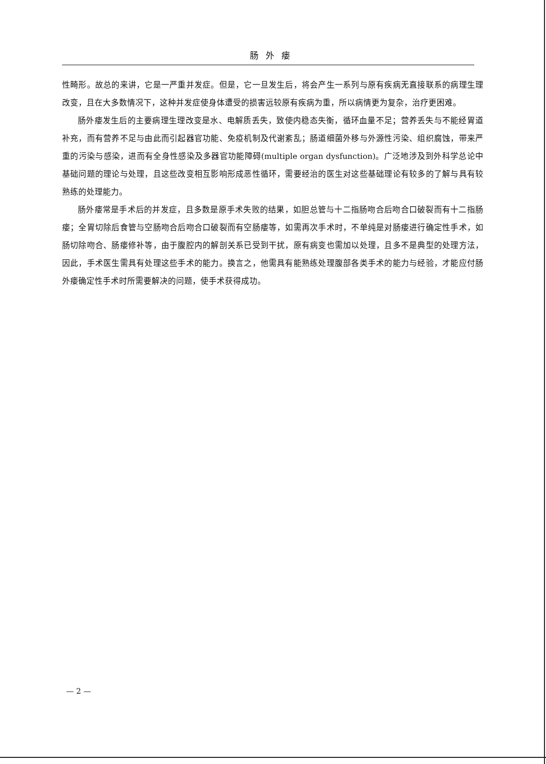肠外瘘
性畸形。故总的来讲，它是一严重并发症。但是，它一旦发生后，将会产生一系列与原有疾病无直接联系的病理生理改变，且在大多数情况下，这种并发症使身体遭受的损害远较原有疾病为重，所以病情更为复杂，治疗更困难。
肠外瘘发生后的主要病理生理改变是水、电解质丢失，致使内稳态失衡，循环血量不足；营养丢失与不能经胃道补充，而有营养不足与由此而引起器官功能、免疫机制及代谢紊乱；肠道细菌外移与外源性污染、组织腐蚀，带来严重的污染与感染，进而有全身性感染及多器官功能障碍(multiple organ dysfunction)。广泛地涉及到外科学总论中基础问题的理论与处理，且这些改变相互影响形成恶性循环，需要经治的医生对这些基础理论有较多的了解与具有较熟练的处理能力。
肠外瘘常是手术后的并发症，且多数是原手术失败的结果，如胆总管与十二指肠吻合后吻合口破裂而有十二指肠瘘；全胃切除后食管与空肠吻合后吻合口破裂而有空肠瘘等，如需再次手术时，不单纯是对肠瘘进行确定性手术，如肠切除吻合、肠瘘修补等，由于腹腔内的解剖关系已受到干扰，原有病变也需加以处理，且多不是典型的处理方法，因此，手术医生需具有处理这些手术的能力。换言之，他需具有能熟练处理腹部各类手术的能力与经验，才能应付肠外瘘确定性手术时所需要解决的问题，使手术获得成功。
— 2 —